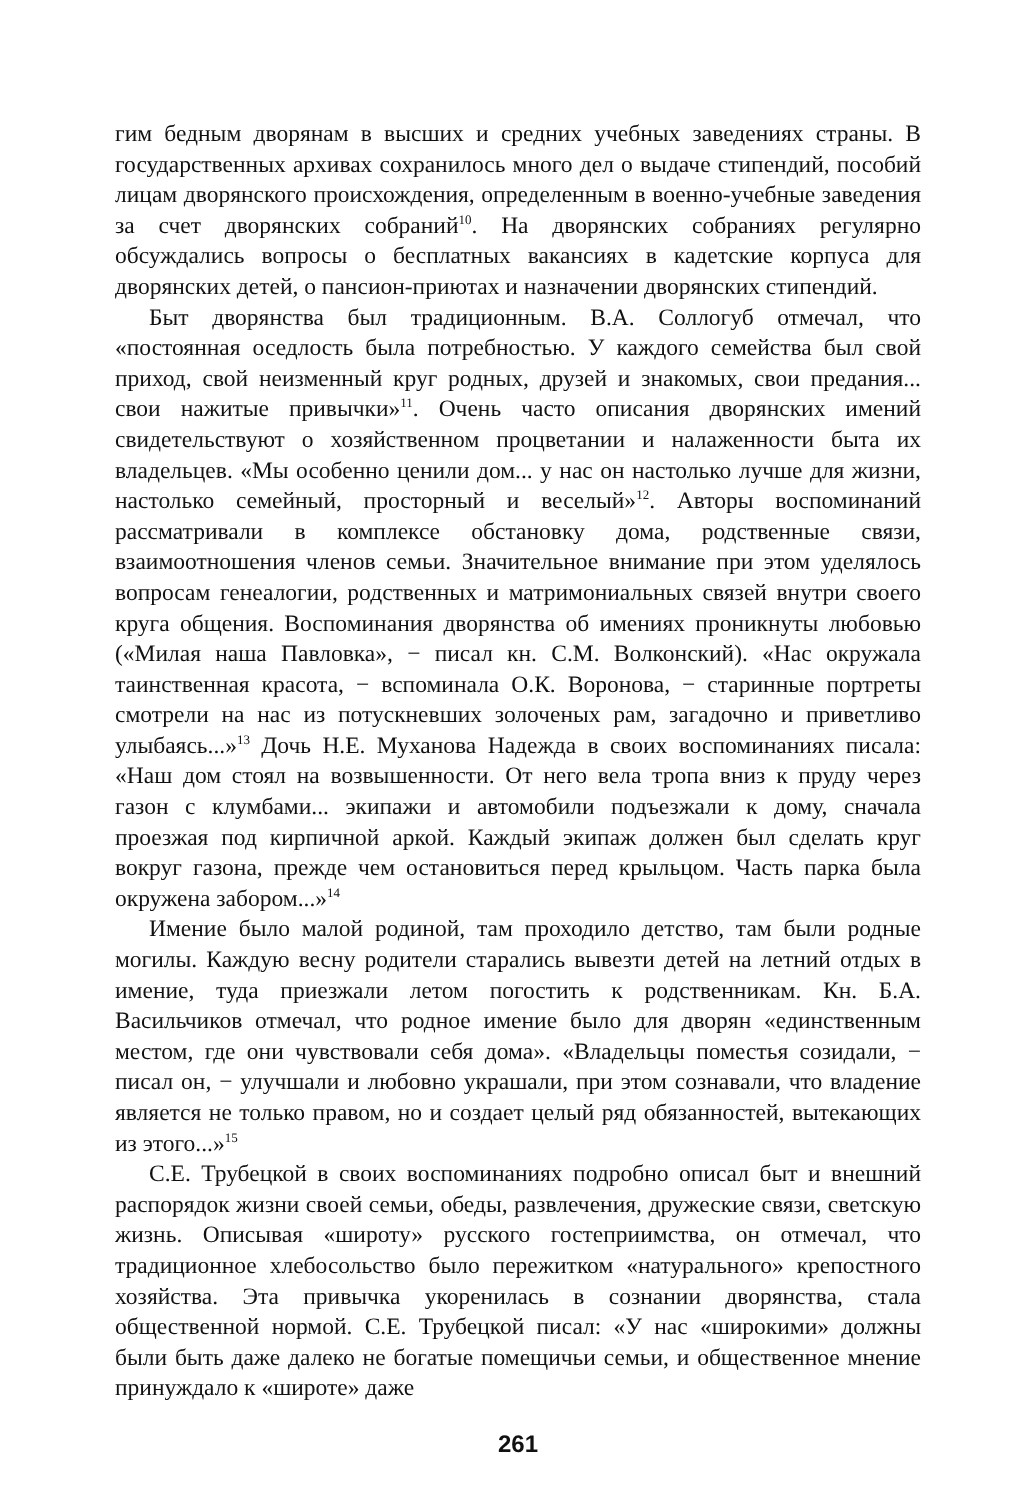гим бедным дворянам в высших и средних учебных заведениях страны. В государственных архивах сохранилось много дел о выдаче стипендий, пособий лицам дворянского происхождения, определенным в военно-учебные заведения за счет дворянских собраний<sup>10</sup>. На дворянских собраниях регулярно обсуждались вопросы о бесплатных вакансиях в кадетские корпуса для дворянских детей, о пансион-приютах и назначении дворянских стипендий.
Быт дворянства был традиционным. В.А. Соллогуб отмечал, что «постоянная оседлость была потребностью. У каждого семейства был свой приход, свой неизменный круг родных, друзей и знакомых, свои предания... свои нажитые привычки»<sup>11</sup>. Очень часто описания дворянских имений свидетельствуют о хозяйственном процветании и налаженности быта их владельцев. «Мы особенно ценили дом... у нас он настолько лучше для жизни, настолько семейный, просторный и веселый»<sup>12</sup>. Авторы воспоминаний рассматривали в комплексе обстановку дома, родственные связи, взаимоотношения членов семьи. Значительное внимание при этом уделялось вопросам генеалогии, родственных и матримониальных связей внутри своего круга общения. Воспоминания дворянства об имениях проникнуты любовью («Милая наша Павловка», − писал кн. С.М. Волконский). «Нас окружала таинственная красота, − вспоминала О.К. Воронова, − старинные портреты смотрели на нас из потускневших золоченых рам, загадочно и приветливо улыбаясь...»<sup>13</sup> Дочь Н.Е. Муханова Надежда в своих воспоминаниях писала: «Наш дом стоял на возвышенности. От него вела тропа вниз к пруду через газон с клумбами... экипажи и автомобили подъезжали к дому, сначала проезжая под кирпичной аркой. Каждый экипаж должен был сделать круг вокруг газона, прежде чем остановиться перед крыльцом. Часть парка была окружена забором...»<sup>14</sup>
Имение было малой родиной, там проходило детство, там были родные могилы. Каждую весну родители старались вывезти детей на летний отдых в имение, туда приезжали летом погостить к родственникам. Кн. Б.А. Васильчиков отмечал, что родное имение было для дворян «единственным местом, где они чувствовали себя дома». «Владельцы поместья созидали, − писал он, − улучшали и любовно украшали, при этом сознавали, что владение является не только правом, но и создает целый ряд обязанностей, вытекающих из этого...»<sup>15</sup>
С.Е. Трубецкой в своих воспоминаниях подробно описал быт и внешний распорядок жизни своей семьи, обеды, развлечения, дружеские связи, светскую жизнь. Описывая «широту» русского гостеприимства, он отмечал, что традиционное хлебосольство было пережитком «натурального» крепостного хозяйства. Эта привычка укоренилась в сознании дворянства, стала общественной нормой. С.Е. Трубецкой писал: «У нас «широкими» должны были быть даже далеко не богатые помещичьи семьи, и общественное мнение принуждало к «широте» даже
261